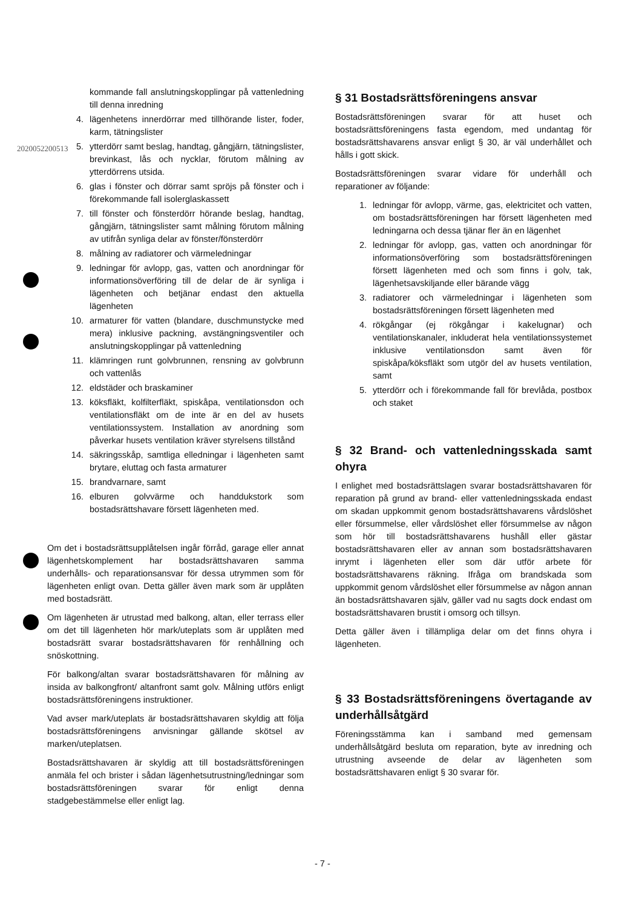2020052200513
kommande fall anslutningskopplingar på vattenledning till denna inredning
4. lägenhetens innerdörrar med tillhörande lister, foder, karm, tätningslister
5. ytterdörr samt beslag, handtag, gångjärn, tätningslister, brevinkast, lås och nycklar, förutom målning av ytterdörrens utsida.
6. glas i fönster och dörrar samt spröjs på fönster och i förekommande fall isolerglaskassett
7. till fönster och fönsterdörr hörande beslag, handtag, gångjärn, tätningslister samt målning förutom målning av utifrån synliga delar av fönster/fönsterdörr
8. målning av radiatorer och värmeledningar
9. ledningar för avlopp, gas, vatten och anordningar för informationsöverföring till de delar de är synliga i lägenheten och betjänar endast den aktuella lägenheten
10. armaturer för vatten (blandare, duschmunstycke med mera) inklusive packning, avstängningsventiler och anslutningskopplingar på vattenledning
11. klämringen runt golvbrunnen, rensning av golvbrunn och vattenlås
12. eldstäder och braskaminer
13. köksfläkt, kolfilterfläkt, spiskåpa, ventilationsdon och ventilationsfläkt om de inte är en del av husets ventilationssystem. Installation av anordning som påverkar husets ventilation kräver styrelsens tillstånd
14. säkringsskåp, samtliga elledningar i lägenheten samt brytare, eluttag och fasta armaturer
15. brandvarnare, samt
16. elburen golvvärme och handdukstork som bostadsrättshavare försett lägenheten med.
Om det i bostadsrättsupplåtelsen ingår förråd, garage eller annat lägenhetskomplement har bostadsrättshavaren samma underhålls- och reparationsansvar för dessa utrymmen som för lägenheten enligt ovan. Detta gäller även mark som är upplåten med bostadsrätt.
Om lägenheten är utrustad med balkong, altan, eller terrass eller om det till lägenheten hör mark/uteplats som är upplåten med bostadsrätt svarar bostadsrättshavaren för renhållning och snöskottning.
För balkong/altan svarar bostadsrättshavaren för målning av insida av balkongfront/ altanfront samt golv. Målning utförs enligt bostadsrättsföreningens instruktioner.
Vad avser mark/uteplats är bostadsrättshavaren skyldig att följa bostadsrättsföreningens anvisningar gällande skötsel av marken/uteplatsen.
Bostadsrättshavaren är skyldig att till bostadsrättsföreningen anmäla fel och brister i sådan lägenhetsutrustning/ledningar som bostadsrättsföreningen svarar för enligt denna stadgebestämmelse eller enligt lag.
§ 31 Bostadsrättsföreningens ansvar
Bostadsrättsföreningen svarar för att huset och bostadsrättsföreningens fasta egendom, med undantag för bostadsrättshavarens ansvar enligt § 30, är väl underhållet och hålls i gott skick.
Bostadsrättsföreningen svarar vidare för underhåll och reparationer av följande:
1. ledningar för avlopp, värme, gas, elektricitet och vatten, om bostadsrättsföreningen har försett lägenheten med ledningarna och dessa tjänar fler än en lägenhet
2. ledningar för avlopp, gas, vatten och anordningar för informationsöverföring som bostadsrättsföreningen försett lägenheten med och som finns i golv, tak, lägenhetsavskiljande eller bärande vägg
3. radiatorer och värmeledningar i lägenheten som bostadsrättsföreningen försett lägenheten med
4. rökgångar (ej rökgångar i kakelugnar) och ventilationskanaler, inkluderat hela ventilationssystemet inklusive ventilationsdon samt även för spiskåpa/köksfläkt som utgör del av husets ventilation, samt
5. ytterdörr och i förekommande fall för brevlåda, postbox och staket
§ 32 Brand- och vattenledningsskada samt ohyra
I enlighet med bostadsrättslagen svarar bostadsrättshavaren för reparation på grund av brand- eller vattenledningsskada endast om skadan uppkommit genom bostadsrättshavarens vårdslöshet eller försummelse, eller vårdslöshet eller försummelse av någon som hör till bostadsrättshavarens hushåll eller gästar bostadsrättshavaren eller av annan som bostadsrättshavaren inrymt i lägenheten eller som där utför arbete för bostadsrättshavarens räkning. Ifråga om brandskada som uppkommit genom vårdslöshet eller försummelse av någon annan än bostadsrättshavaren själv, gäller vad nu sagts dock endast om bostadsrättshavaren brustit i omsorg och tillsyn.
Detta gäller även i tillämpliga delar om det finns ohyra i lägenheten.
§ 33 Bostadsrättsföreningens övertagande av underhållsåtgärd
Föreningsstämma kan i samband med gemensam underhållsåtgärd besluta om reparation, byte av inredning och utrustning avseende de delar av lägenheten som bostadsrättshavaren enligt § 30 svarar för.
- 7 -